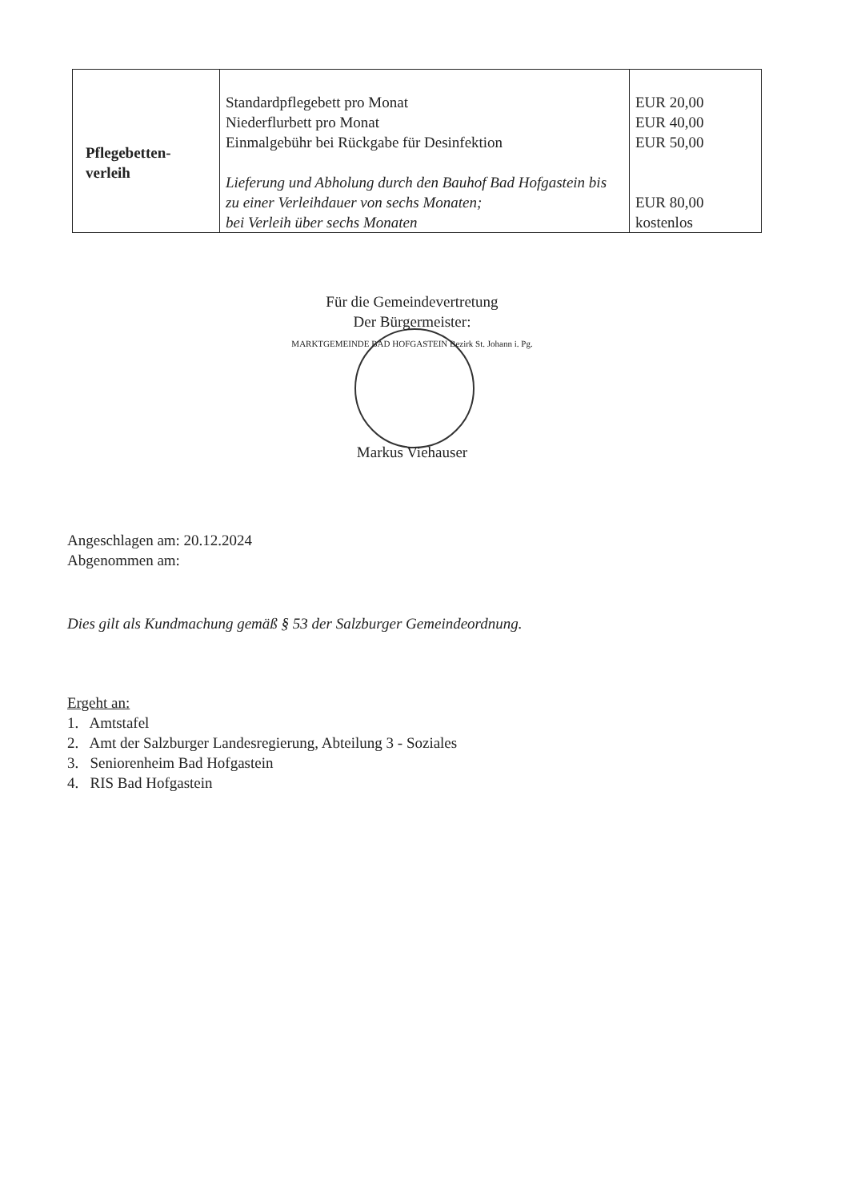| Pflegebetten- verleih | Standardpflegebett pro Monat Niederflurbett pro Monat Einmalgebühr bei Rückgabe für Desinfektion Lieferung und Abholung durch den Bauhof Bad Hofgastein bis zu einer Verleihdauer von sechs Monaten; bei Verleih über sechs Monaten | EUR 20,00 EUR 40,00 EUR 50,00 EUR 80,00 kostenlos |
Für die Gemeindevertretung
Der Bürgermeister:
MARKTGEMEINDE BAD HOFGASTEIN Bezirk St. Johann i. Pg.
Markus Viehauser
Angeschlagen am: 20.12.2024
Abgenommen am:
Dies gilt als Kundmachung gemäß § 53 der Salzburger Gemeindeordnung.
Ergeht an:
1. Amtstafel
2. Amt der Salzburger Landesregierung, Abteilung 3 - Soziales
3. Seniorenheim Bad Hofgastein
4. RIS Bad Hofgastein